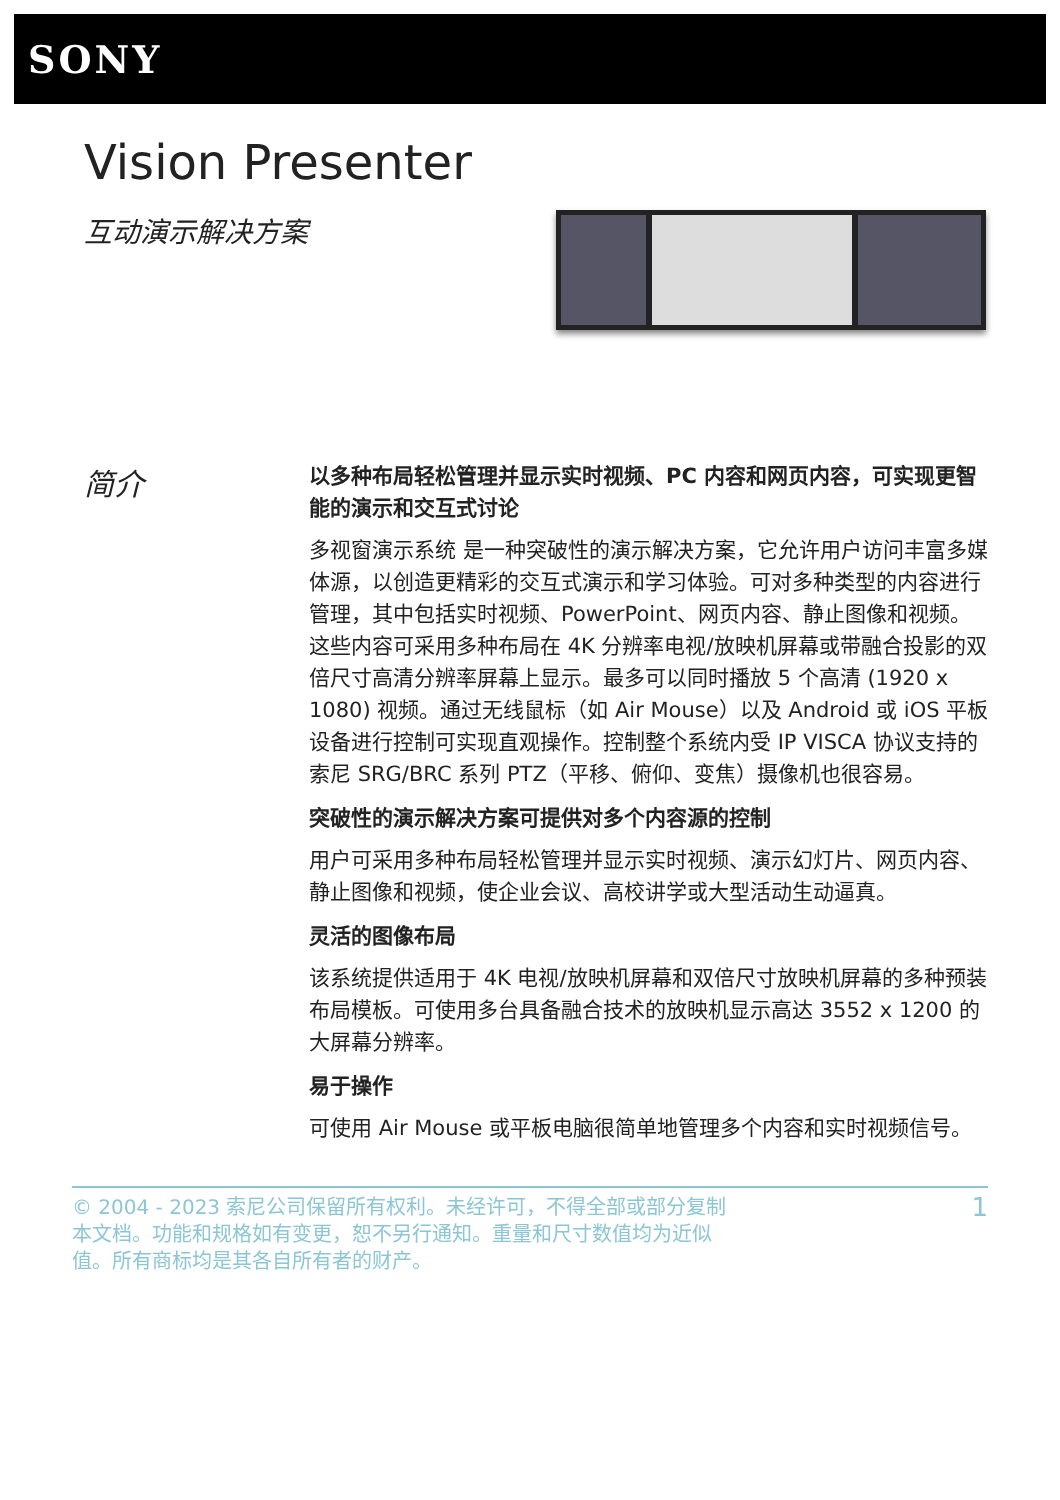SONY
Vision Presenter
互动演示解决方案
简介
以多种布局轻松管理并显示实时视频、PC 内容和网页内容，可实现更智能的演示和交互式讨论
多视窗演示系统 是一种突破性的演示解决方案，它允许用户访问丰富多媒体源，以创造更精彩的交互式演示和学习体验。可对多种类型的内容进行管理，其中包括实时视频、PowerPoint、网页内容、静止图像和视频。这些内容可采用多种布局在 4K 分辨率电视/放映机屏幕或带融合投影的双倍尺寸高清分辨率屏幕上显示。最多可以同时播放 5 个高清 (1920 x 1080) 视频。通过无线鼠标（如 Air Mouse）以及 Android 或 iOS 平板设备进行控制可实现直观操作。控制整个系统内受 IP VISCA 协议支持的索尼 SRG/BRC 系列 PTZ（平移、俯仰、变焦）摄像机也很容易。
突破性的演示解决方案可提供对多个内容源的控制
用户可采用多种布局轻松管理并显示实时视频、演示幻灯片、网页内容、静止图像和视频，使企业会议、高校讲学或大型活动生动逼真。
灵活的图像布局
该系统提供适用于 4K 电视/放映机屏幕和双倍尺寸放映机屏幕的多种预装布局模板。可使用多台具备融合技术的放映机显示高达 3552 x 1200 的大屏幕分辨率。
易于操作
可使用 Air Mouse 或平板电脑很简单地管理多个内容和实时视频信号。
© 2004 - 2023 索尼公司保留所有权利。未经许可，不得全部或部分复制本文档。功能和规格如有变更，恕不另行通知。重量和尺寸数值均为近似值。所有商标均是其各自所有者的财产。
1